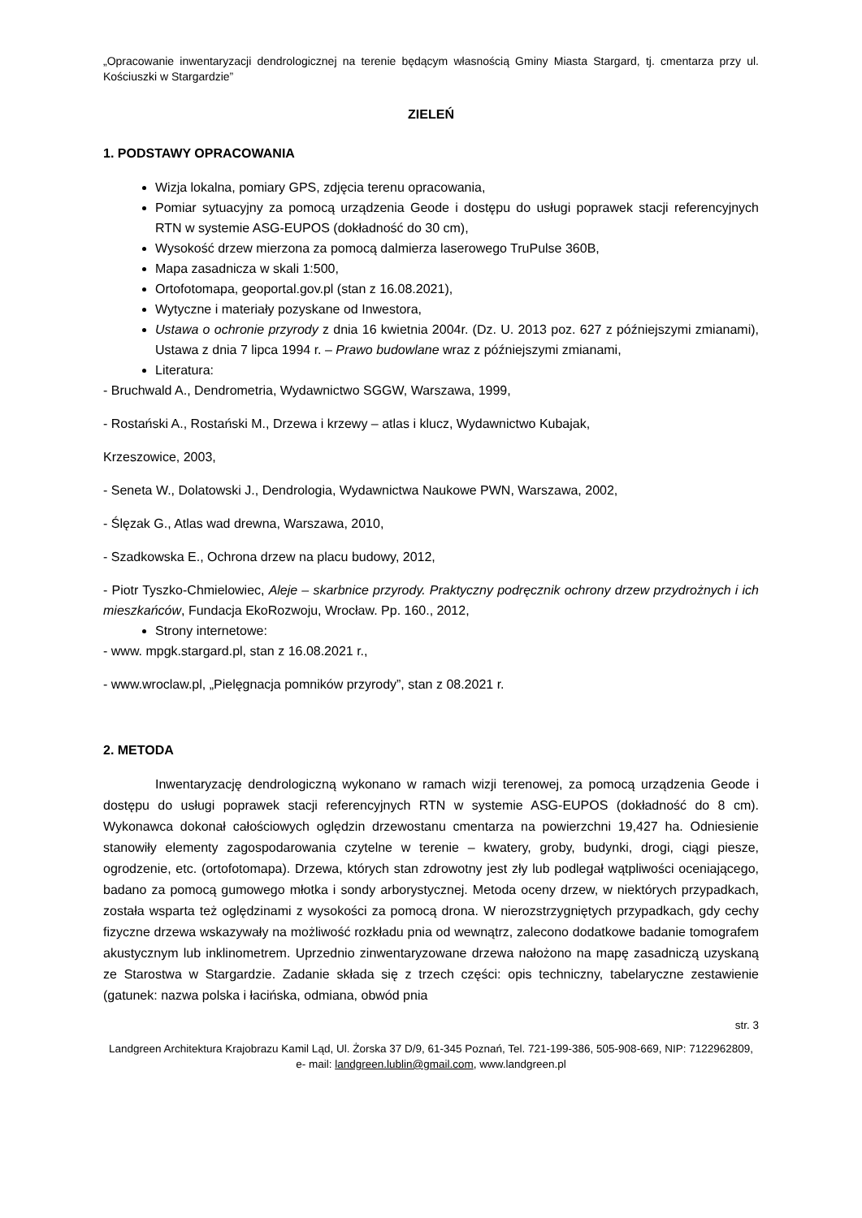„Opracowanie inwentaryzacji dendrologicznej na terenie będącym własnością Gminy Miasta Stargard, tj. cmentarza przy ul. Kościuszki w Stargardzie”
ZIELEŃ
1. PODSTAWY OPRACOWANIA
Wizja lokalna, pomiary GPS, zdjęcia terenu opracowania,
Pomiar sytuacyjny za pomocą urządzenia Geode i dostępu do usługi poprawek stacji referencyjnych RTN w systemie ASG-EUPOS (dokładność do 30 cm),
Wysokość drzew mierzona za pomocą dalmierza laserowego TruPulse 360B,
Mapa zasadnicza w skali 1:500,
Ortofotomapa, geoportal.gov.pl (stan z 16.08.2021),
Wytyczne i materiały pozyskane od Inwestora,
Ustawa o ochronie przyrody z dnia 16 kwietnia 2004r. (Dz. U. 2013 poz. 627 z późniejszymi zmianami), Ustawa z dnia 7 lipca 1994 r. – Prawo budowlane wraz z późniejszymi zmianami,
Literatura:
- Bruchwald A., Dendrometria, Wydawnictwo SGGW, Warszawa, 1999,
- Rostański A., Rostański M., Drzewa i krzewy – atlas i klucz, Wydawnictwo Kubajak,
Krzeszowice, 2003,
- Seneta W., Dolatowski J., Dendrologia, Wydawnictwa Naukowe PWN, Warszawa, 2002,
- Ślęzak G., Atlas wad drewna, Warszawa, 2010,
- Szadkowska E., Ochrona drzew na placu budowy, 2012,
- Piotr Tyszko-Chmielowiec, Aleje – skarbnice przyrody. Praktyczny podręcznik ochrony drzew przydrożnych i ich mieszkańców, Fundacja EkoRozwoju, Wrocław. Pp. 160., 2012,
Strony internetowe:
- www. mpgk.stargard.pl, stan z 16.08.2021 r.,
- www.wroclaw.pl, „Pielęgnacja pomników przyrody”, stan z 08.2021 r.
2. METODA
Inwentaryzację dendrologiczną wykonano w ramach wizji terenowej, za pomocą urządzenia Geode i dostępu do usługi poprawek stacji referencyjnych RTN w systemie ASG-EUPOS (dokładność do 8 cm). Wykonawca dokonał całościowych oględzin drzewostanu cmentarza na powierzchni 19,427 ha. Odniesienie stanowiły elementy zagospodarowania czytelne w terenie – kwatery, groby, budynki, drogi, ciągi piesze, ogrodzenie, etc. (ortofotomapa). Drzewa, których stan zdrowotny jest zły lub podlegał wątpliwości oceniającego, badano za pomocą gumowego młotka i sondy arborystycznej. Metoda oceny drzew, w niektórych przypadkach, została wsparta też oględzinami z wysokości za pomocą drona. W nierozstrzygniętych przypadkach, gdy cechy fizyczne drzewa wskazywały na możliwość rozkładu pnia od wewnątrz, zalecono dodatkowe badanie tomografem akustycznym lub inklinometrem. Uprzednio zinwentaryzowane drzewa nałożono na mapę zasadniczą uzyskaną ze Starostwa w Stargardzie. Zadanie składa się z trzech części: opis techniczny, tabelaryczne zestawienie (gatunek: nazwa polska i łacińska, odmiana, obwód pnia
str. 3
Landgreen Architektura Krajobrazu Kamil Ląd, Ul. Żorska 37 D/9, 61-345 Poznań, Tel. 721-199-386, 505-908-669, NIP: 7122962809, e- mail: landgreen.lublin@gmail.com, www.landgreen.pl